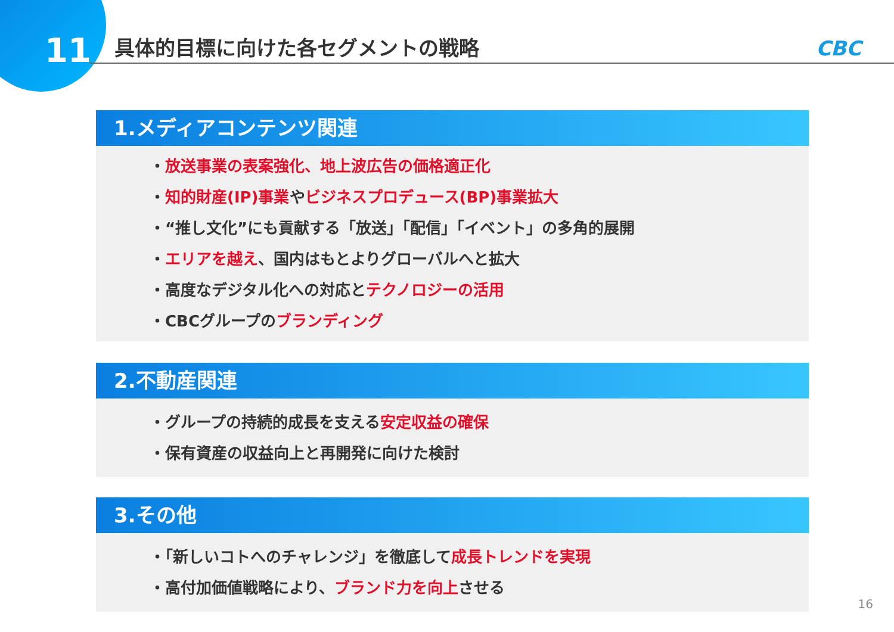11
具体的目標に向けた各セグメントの戦略
CBC
1.メディアコンテンツ関連
・放送事業の表案強化、地上波広告の価格適正化
・知的財産(IP)事業やビジネスプロデュース(BP)事業拡大
・“推し文化”にも貢献する「放送」「配信」「イベント」の多角的展開
・エリアを越え、国内はもとよりグローバルへと拡大
・高度なデジタル化への対応とテクノロジーの活用
・CBCグループのブランディング
2.不動産関連
・グループの持続的成長を支える安定収益の確保
・保有資産の収益向上と再開発に向けた検討
3.その他
・「新しいコトへのチャレンジ」を徹底して成長トレンドを実現
・高付加価値戦略により、ブランド力を向上させる
16